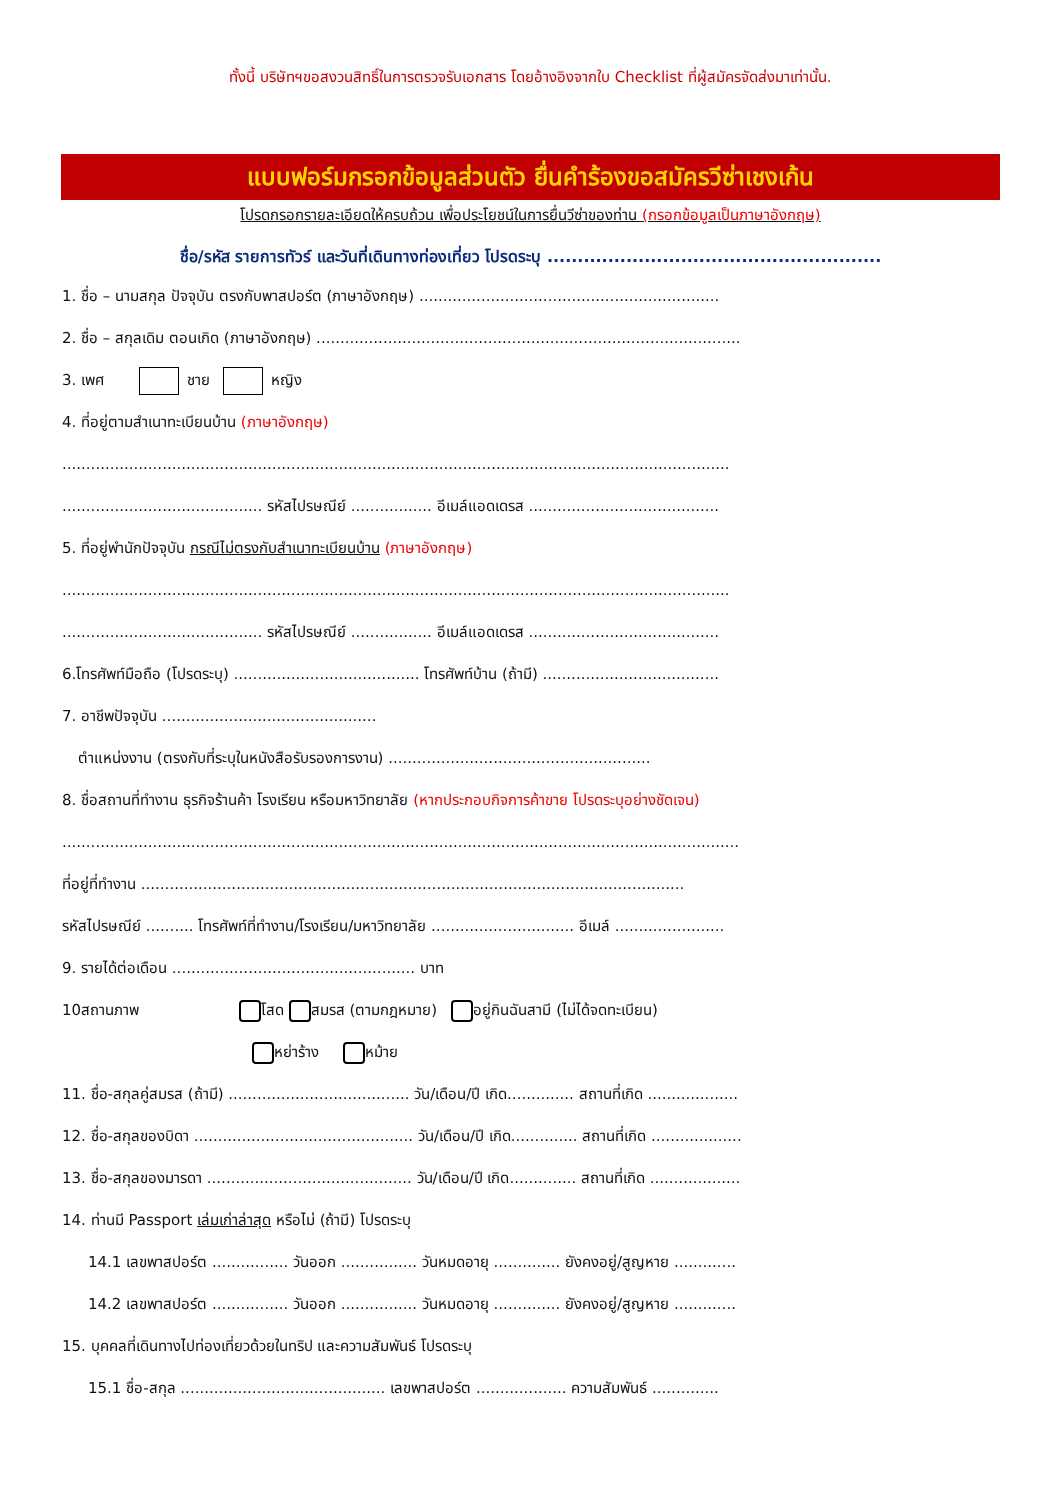ทั้งนี้ บริษัทฯขอสงวนสิทธิ์ในการตรวจรับเอกสาร โดยอ้างอิงจากใบ Checklist ที่ผู้สมัครจัดส่งมาเท่านั้น.
แบบฟอร์มกรอกข้อมูลส่วนตัว ยื่นคำร้องขอสมัครวีซ่าเชงเก้น
โปรดกรอกรายละเอียดให้ครบถ้วน เพื่อประโยชน์ในการยื่นวีซ่าของท่าน (กรอกข้อมูลเป็นภาษาอังกฤษ)
ชื่อ/รหัส รายการทัวร์ และวันที่เดินทางท่องเที่ยว โปรดระบุ .......................................................
1. ชื่อ – นามสกุล ปัจจุบัน ตรงกับพาสปอร์ต (ภาษาอังกฤษ) ...............................................................
2. ชื่อ – สกุลเดิม ตอนเกิด (ภาษาอังกฤษ) .........................................................................................
3. เพศ ชาย หญิง
4. ที่อยู่ตามสำเนาทะเบียนบ้าน (ภาษาอังกฤษ)
............................................................................................................................................
.......................................... รหัสไปรษณีย์ ................. อีเมล์แอดเดรส ........................................
5. ที่อยู่พำนักปัจจุบัน กรณีไม่ตรงกับสำเนาทะเบียนบ้าน (ภาษาอังกฤษ)
............................................................................................................................................
.......................................... รหัสไปรษณีย์ ................. อีเมล์แอดเดรส ........................................
6.โทรศัพท์มือถือ (โปรดระบุ) ....................................... โทรศัพท์บ้าน (ถ้ามี) .....................................
7. อาชีพปัจจุบัน .............................................
ตำแหน่งงาน (ตรงกับที่ระบุในหนังสือรับรองการงาน) .......................................................
8. ชื่อสถานที่ทำงาน ธุรกิจร้านค้า โรงเรียน หรือมหาวิทยาลัย (หากประกอบกิจการค้าขาย โปรดระบุอย่างชัดเจน)
..............................................................................................................................................
ที่อยู่ที่ทำงาน ..................................................................................................................
รหัสไปรษณีย์ .......... โทรศัพท์ที่ทำงาน/โรงเรียน/มหาวิทยาลัย .............................. อีเมล์ .......................
9. รายได้ต่อเดือน ................................................... บาท
10สถานภาพ โสด สมรส (ตามกฎหมาย) อยู่กินฉันสามี (ไม่ได้จดทะเบียน)
หย่าร้าง หม้าย
11. ชื่อ-สกุลคู่สมรส (ถ้ามี) ...................................... วัน/เดือน/ปี เกิด.............. สถานที่เกิด ...................
12. ชื่อ-สกุลของบิดา .............................................. วัน/เดือน/ปี เกิด.............. สถานที่เกิด ...................
13. ชื่อ-สกุลของมารดา ........................................... วัน/เดือน/ปี เกิด.............. สถานที่เกิด ...................
14. ท่านมี Passport เล่มเก่าล่าสุด หรือไม่ (ถ้ามี) โปรดระบุ
14.1 เลขพาสปอร์ต ................ วันออก ................ วันหมดอายุ .............. ยังคงอยู่/สูญหาย .............
14.2 เลขพาสปอร์ต ................ วันออก ................ วันหมดอายุ .............. ยังคงอยู่/สูญหาย .............
15. บุคคลที่เดินทางไปท่องเที่ยวด้วยในทริป และความสัมพันธ์ โปรดระบุ
15.1 ชื่อ-สกุล ........................................... เลขพาสปอร์ต ................... ความสัมพันธ์ ..............